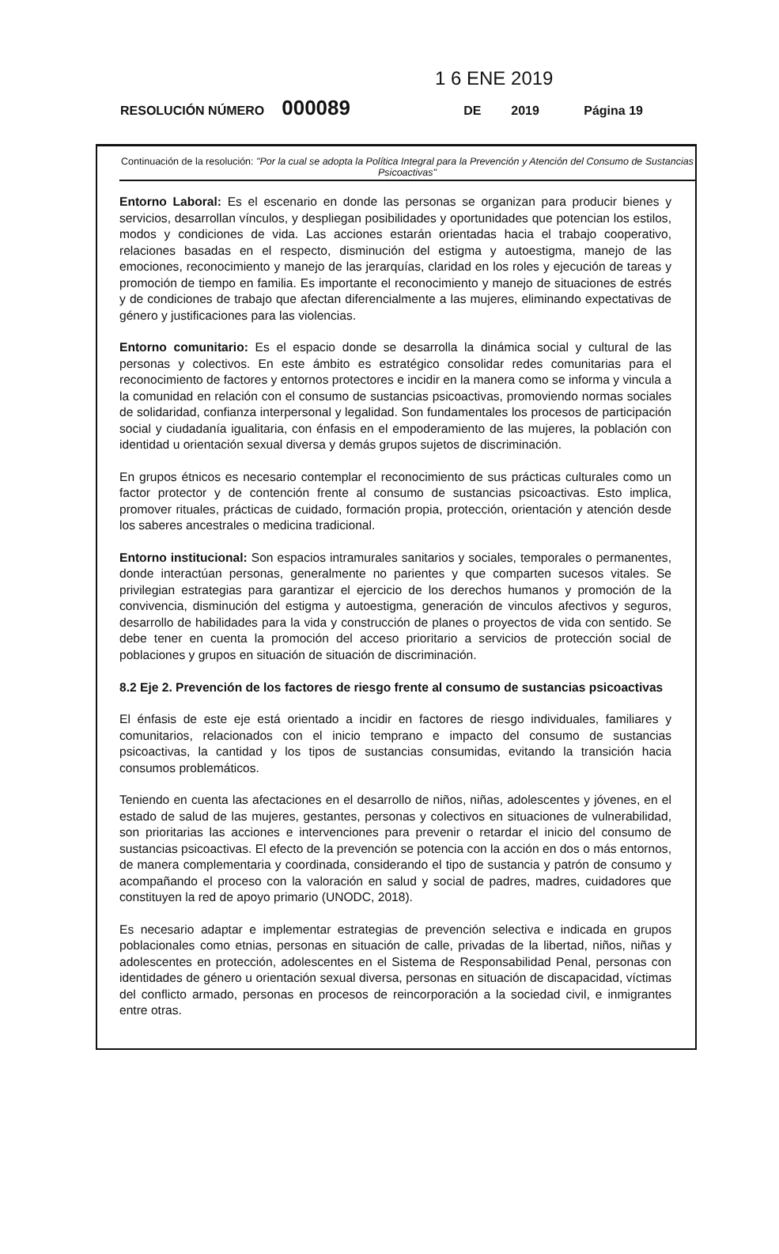1 6 ENE 2019
RESOLUCIÓN NÚMERO 000089 DE 2019 Página 19
Continuación de la resolución: "Por la cual se adopta la Política Integral para la Prevención y Atención del Consumo de Sustancias Psicoactivas"
Entorno Laboral: Es el escenario en donde las personas se organizan para producir bienes y servicios, desarrollan vínculos, y despliegan posibilidades y oportunidades que potencian los estilos, modos y condiciones de vida. Las acciones estarán orientadas hacia el trabajo cooperativo, relaciones basadas en el respecto, disminución del estigma y autoestigma, manejo de las emociones, reconocimiento y manejo de las jerarquías, claridad en los roles y ejecución de tareas y promoción de tiempo en familia. Es importante el reconocimiento y manejo de situaciones de estrés y de condiciones de trabajo que afectan diferencialmente a las mujeres, eliminando expectativas de género y justificaciones para las violencias.
Entorno comunitario: Es el espacio donde se desarrolla la dinámica social y cultural de las personas y colectivos. En este ámbito es estratégico consolidar redes comunitarias para el reconocimiento de factores y entornos protectores e incidir en la manera como se informa y vincula a la comunidad en relación con el consumo de sustancias psicoactivas, promoviendo normas sociales de solidaridad, confianza interpersonal y legalidad. Son fundamentales los procesos de participación social y ciudadanía igualitaria, con énfasis en el empoderamiento de las mujeres, la población con identidad u orientación sexual diversa y demás grupos sujetos de discriminación.
En grupos étnicos es necesario contemplar el reconocimiento de sus prácticas culturales como un factor protector y de contención frente al consumo de sustancias psicoactivas. Esto implica, promover rituales, prácticas de cuidado, formación propia, protección, orientación y atención desde los saberes ancestrales o medicina tradicional.
Entorno institucional: Son espacios intramurales sanitarios y sociales, temporales o permanentes, donde interactúan personas, generalmente no parientes y que comparten sucesos vitales. Se privilegian estrategias para garantizar el ejercicio de los derechos humanos y promoción de la convivencia, disminución del estigma y autoestigma, generación de vinculos afectivos y seguros, desarrollo de habilidades para la vida y construcción de planes o proyectos de vida con sentido. Se debe tener en cuenta la promoción del acceso prioritario a servicios de protección social de poblaciones y grupos en situación de situación de discriminación.
8.2 Eje 2. Prevención de los factores de riesgo frente al consumo de sustancias psicoactivas
El énfasis de este eje está orientado a incidir en factores de riesgo individuales, familiares y comunitarios, relacionados con el inicio temprano e impacto del consumo de sustancias psicoactivas, la cantidad y los tipos de sustancias consumidas, evitando la transición hacia consumos problemáticos.
Teniendo en cuenta las afectaciones en el desarrollo de niños, niñas, adolescentes y jóvenes, en el estado de salud de las mujeres, gestantes, personas y colectivos en situaciones de vulnerabilidad, son prioritarias las acciones e intervenciones para prevenir o retardar el inicio del consumo de sustancias psicoactivas. El efecto de la prevención se potencia con la acción en dos o más entornos, de manera complementaria y coordinada, considerando el tipo de sustancia y patrón de consumo y acompañando el proceso con la valoración en salud y social de padres, madres, cuidadores que constituyen la red de apoyo primario (UNODC, 2018).
Es necesario adaptar e implementar estrategias de prevención selectiva e indicada en grupos poblacionales como etnias, personas en situación de calle, privadas de la libertad, niños, niñas y adolescentes en protección, adolescentes en el Sistema de Responsabilidad Penal, personas con identidades de género u orientación sexual diversa, personas en situación de discapacidad, víctimas del conflicto armado, personas en procesos de reincorporación a la sociedad civil, e inmigrantes entre otras.